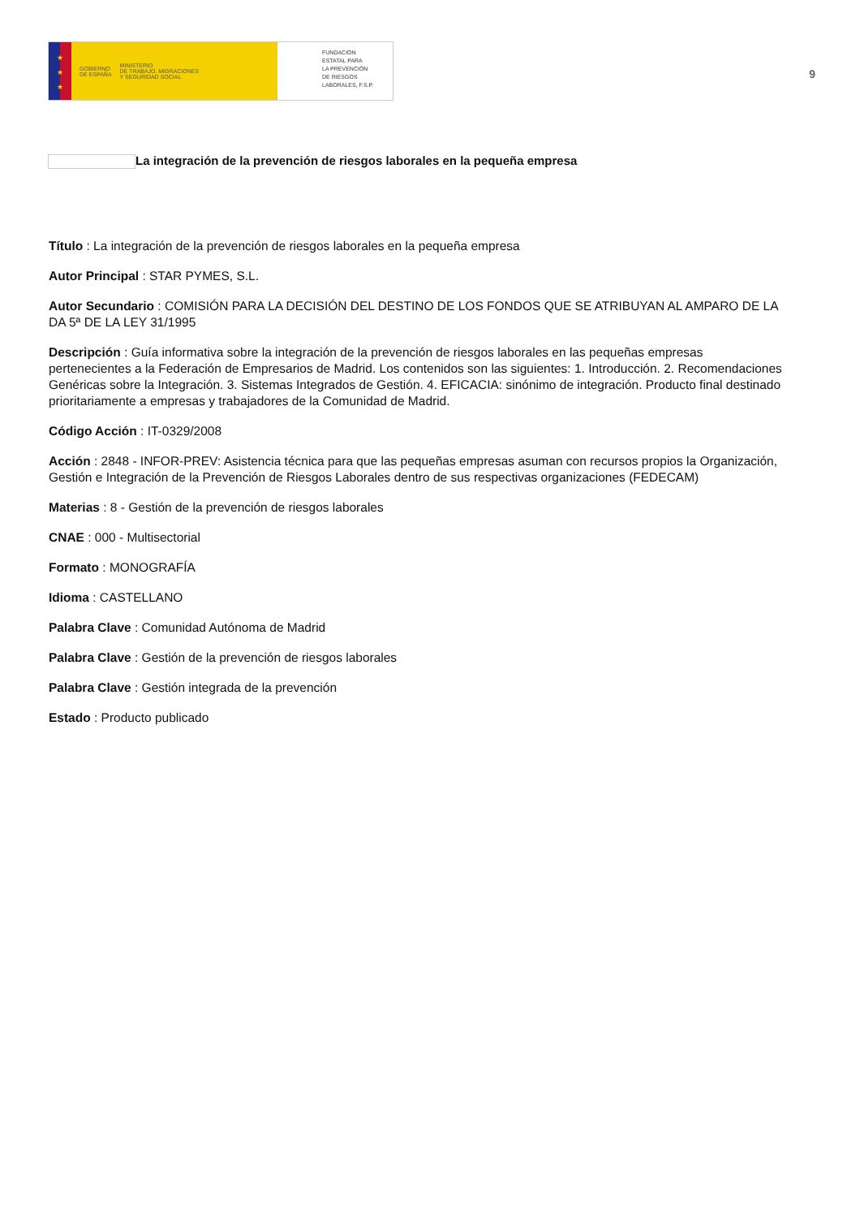★
★
★
GOBIERNO
DE ESPAÑA
MINISTERIO
DE TRABAJO, MIGRACIONES
Y SEGURIDAD SOCIAL
FUNDACIÓN
ESTATAL PARA
LA PREVENCIÓN
DE RIESGOS
LABORALES, F.S.P.
9
La integración de la prevención de riesgos laborales en la pequeña empresa
Título : La integración de la prevención de riesgos laborales en la pequeña empresa
Autor Principal : STAR PYMES, S.L.
Autor Secundario : COMISIÓN PARA LA DECISIÓN DEL DESTINO DE LOS FONDOS QUE SE ATRIBUYAN AL AMPARO DE LA DA 5ª DE LA LEY 31/1995
Descripción : Guía informativa sobre la integración de la prevención de riesgos laborales en las pequeñas empresas pertenecientes a la Federación de Empresarios de Madrid. Los contenidos son las siguientes: 1. Introducción. 2. Recomendaciones Genéricas sobre la Integración. 3. Sistemas Integrados de Gestión. 4. EFICACIA: sinónimo de integración. Producto final destinado prioritariamente a empresas y trabajadores de la Comunidad de Madrid.
Código Acción : IT-0329/2008
Acción : 2848 - INFOR-PREV: Asistencia técnica para que las pequeñas empresas asuman con recursos propios la Organización, Gestión e Integración de la Prevención de Riesgos Laborales dentro de sus respectivas organizaciones (FEDECAM)
Materias : 8 - Gestión de la prevención de riesgos laborales
CNAE : 000 - Multisectorial
Formato : MONOGRAFÍA
Idioma : CASTELLANO
Palabra Clave : Comunidad Autónoma de Madrid
Palabra Clave : Gestión de la prevención de riesgos laborales
Palabra Clave : Gestión integrada de la prevención
Estado : Producto publicado